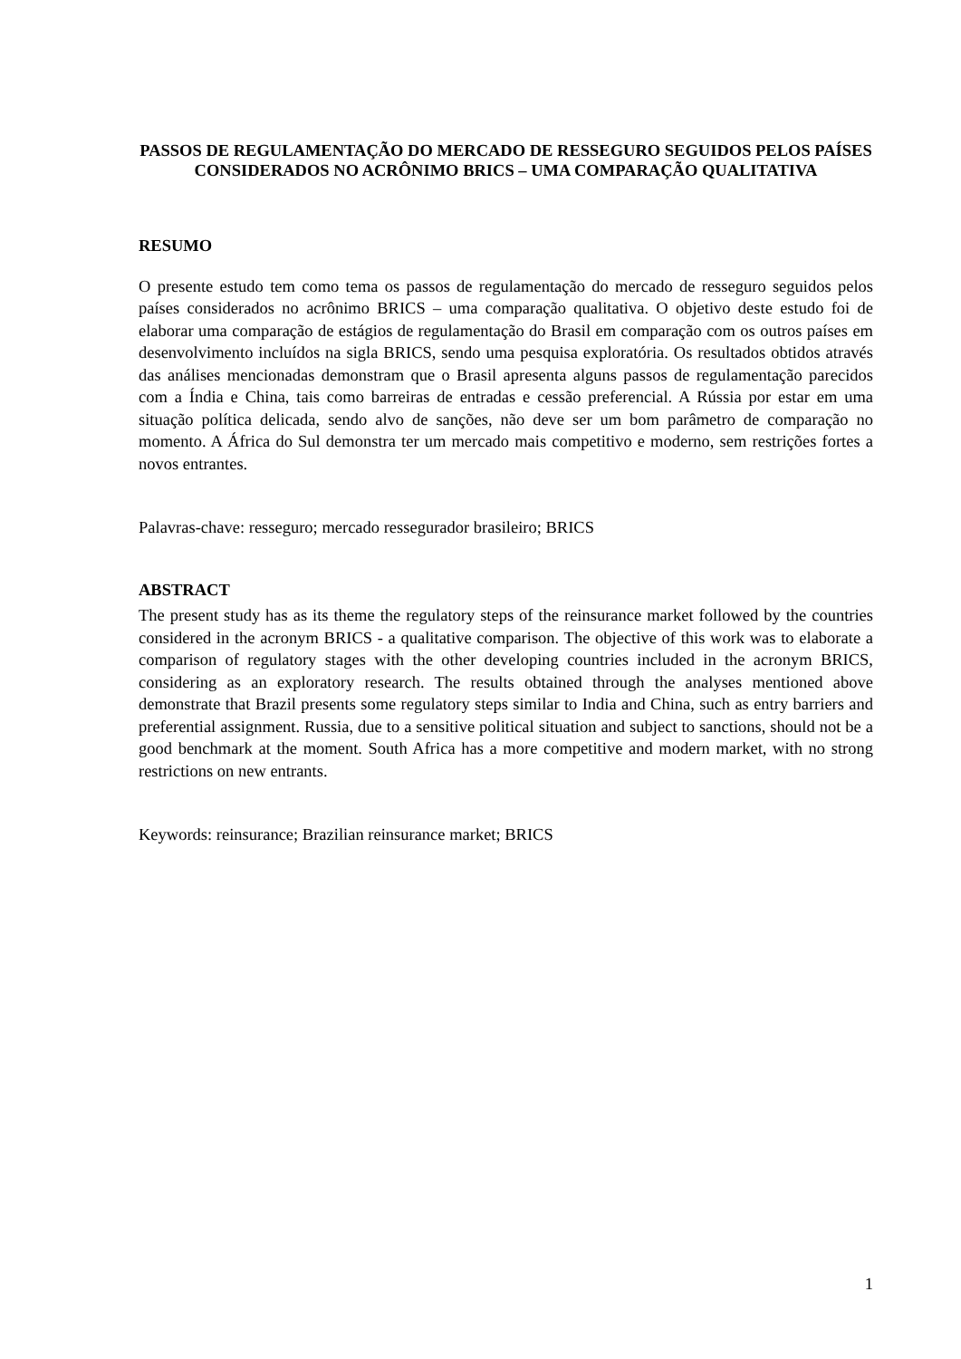PASSOS DE REGULAMENTAÇÃO DO MERCADO DE RESSEGURO SEGUIDOS PELOS PAÍSES CONSIDERADOS NO ACRÔNIMO BRICS – UMA COMPARAÇÃO QUALITATIVA
RESUMO
O presente estudo tem como tema os passos de regulamentação do mercado de resseguro seguidos pelos países considerados no acrônimo BRICS – uma comparação qualitativa. O objetivo deste estudo foi de elaborar uma comparação de estágios de regulamentação do Brasil em comparação com os outros países em desenvolvimento incluídos na sigla BRICS, sendo uma pesquisa exploratória. Os resultados obtidos através das análises mencionadas demonstram que o Brasil apresenta alguns passos de regulamentação parecidos com a Índia e China, tais como barreiras de entradas e cessão preferencial. A Rússia por estar em uma situação política delicada, sendo alvo de sanções, não deve ser um bom parâmetro de comparação no momento. A África do Sul demonstra ter um mercado mais competitivo e moderno, sem restrições fortes a novos entrantes.
Palavras-chave: resseguro; mercado ressegurador brasileiro; BRICS
ABSTRACT
The present study has as its theme the regulatory steps of the reinsurance market followed by the countries considered in the acronym BRICS - a qualitative comparison. The objective of this work was to elaborate a comparison of regulatory stages with the other developing countries included in the acronym BRICS, considering as an exploratory research. The results obtained through the analyses mentioned above demonstrate that Brazil presents some regulatory steps similar to India and China, such as entry barriers and preferential assignment. Russia, due to a sensitive political situation and subject to sanctions, should not be a good benchmark at the moment. South Africa has a more competitive and modern market, with no strong restrictions on new entrants.
Keywords: reinsurance; Brazilian reinsurance market; BRICS
1